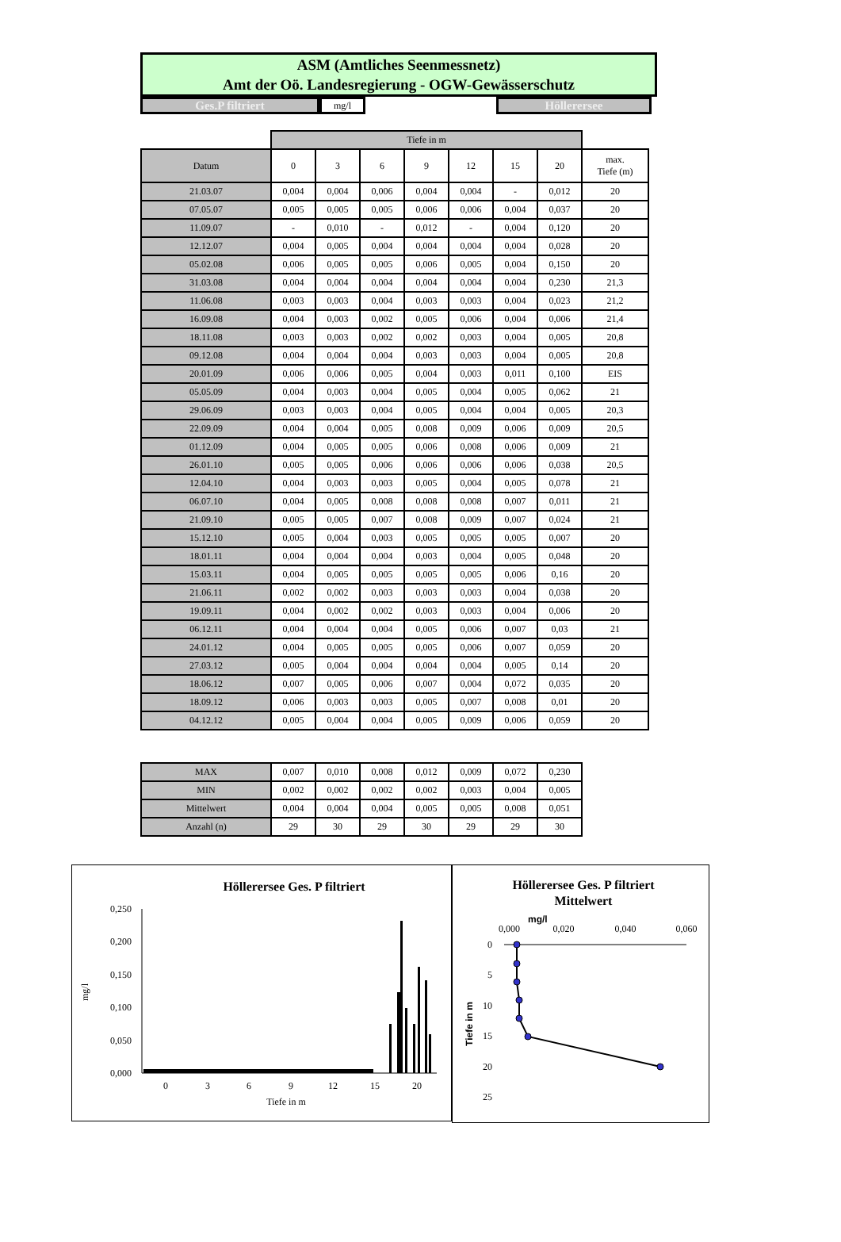ASM (Amtliches Seenmessnetz)
Amt der Oö. Landesregierung - OGW-Gewässerschutz
Ges.P filtriert
mg/l
Höllerersee
| | Tiefe in m | | | | | | | |
| --- | --- | --- | --- | --- | --- | --- | --- | --- |
| Datum | 0 | 3 | 6 | 9 | 12 | 15 | 20 | max. Tiefe (m) |
| 21.03.07 | 0,004 | 0,004 | 0,006 | 0,004 | 0,004 | - | 0,012 | 20 |
| 07.05.07 | 0,005 | 0,005 | 0,005 | 0,006 | 0,006 | 0,004 | 0,037 | 20 |
| 11.09.07 | - | 0,010 | - | 0,012 | - | 0,004 | 0,120 | 20 |
| 12.12.07 | 0,004 | 0,005 | 0,004 | 0,004 | 0,004 | 0,004 | 0,028 | 20 |
| 05.02.08 | 0,006 | 0,005 | 0,005 | 0,006 | 0,005 | 0,004 | 0,150 | 20 |
| 31.03.08 | 0,004 | 0,004 | 0,004 | 0,004 | 0,004 | 0,004 | 0,230 | 21,3 |
| 11.06.08 | 0,003 | 0,003 | 0,004 | 0,003 | 0,003 | 0,004 | 0,023 | 21,2 |
| 16.09.08 | 0,004 | 0,003 | 0,002 | 0,005 | 0,006 | 0,004 | 0,006 | 21,4 |
| 18.11.08 | 0,003 | 0,003 | 0,002 | 0,002 | 0,003 | 0,004 | 0,005 | 20,8 |
| 09.12.08 | 0,004 | 0,004 | 0,004 | 0,003 | 0,003 | 0,004 | 0,005 | 20,8 |
| 20.01.09 | 0,006 | 0,006 | 0,005 | 0,004 | 0,003 | 0,011 | 0,100 | EIS |
| 05.05.09 | 0,004 | 0,003 | 0,004 | 0,005 | 0,004 | 0,005 | 0,062 | 21 |
| 29.06.09 | 0,003 | 0,003 | 0,004 | 0,005 | 0,004 | 0,004 | 0,005 | 20,3 |
| 22.09.09 | 0,004 | 0,004 | 0,005 | 0,008 | 0,009 | 0,006 | 0,009 | 20,5 |
| 01.12.09 | 0,004 | 0,005 | 0,005 | 0,006 | 0,008 | 0,006 | 0,009 | 21 |
| 26.01.10 | 0,005 | 0,005 | 0,006 | 0,006 | 0,006 | 0,006 | 0,038 | 20,5 |
| 12.04.10 | 0,004 | 0,003 | 0,003 | 0,005 | 0,004 | 0,005 | 0,078 | 21 |
| 06.07.10 | 0,004 | 0,005 | 0,008 | 0,008 | 0,008 | 0,007 | 0,011 | 21 |
| 21.09.10 | 0,005 | 0,005 | 0,007 | 0,008 | 0,009 | 0,007 | 0,024 | 21 |
| 15.12.10 | 0,005 | 0,004 | 0,003 | 0,005 | 0,005 | 0,005 | 0,007 | 20 |
| 18.01.11 | 0,004 | 0,004 | 0,004 | 0,003 | 0,004 | 0,005 | 0,048 | 20 |
| 15.03.11 | 0,004 | 0,005 | 0,005 | 0,005 | 0,005 | 0,006 | 0,16 | 20 |
| 21.06.11 | 0,002 | 0,002 | 0,003 | 0,003 | 0,003 | 0,004 | 0,038 | 20 |
| 19.09.11 | 0,004 | 0,002 | 0,002 | 0,003 | 0,003 | 0,004 | 0,006 | 20 |
| 06.12.11 | 0,004 | 0,004 | 0,004 | 0,005 | 0,006 | 0,007 | 0,03 | 21 |
| 24.01.12 | 0,004 | 0,005 | 0,005 | 0,005 | 0,006 | 0,007 | 0,059 | 20 |
| 27.03.12 | 0,005 | 0,004 | 0,004 | 0,004 | 0,004 | 0,005 | 0,14 | 20 |
| 18.06.12 | 0,007 | 0,005 | 0,006 | 0,007 | 0,004 | 0,072 | 0,035 | 20 |
| 18.09.12 | 0,006 | 0,003 | 0,003 | 0,005 | 0,007 | 0,008 | 0,01 | 20 |
| 04.12.12 | 0,005 | 0,004 | 0,004 | 0,005 | 0,009 | 0,006 | 0,059 | 20 |
| MAX | 0,007 | 0,010 | 0,008 | 0,012 | 0,009 | 0,072 | 0,230 |
| MIN | 0,002 | 0,002 | 0,002 | 0,002 | 0,003 | 0,004 | 0,005 |
| Mittelwert | 0,004 | 0,004 | 0,004 | 0,005 | 0,005 | 0,008 | 0,051 |
| Anzahl (n) | 29 | 30 | 29 | 30 | 29 | 29 | 30 |
Höllerersee Ges. P filtriert
0,250
0,200
0,150
0,100
0,050
0,000
mg/l
0
3
6
9
12
15
20
Tiefe in m
Höllerersee Ges. P filtriert
Mittelwert
0,000
mg/l
0,020
0,040
0,060
0
5
10
15
20
25
Tiefe in m